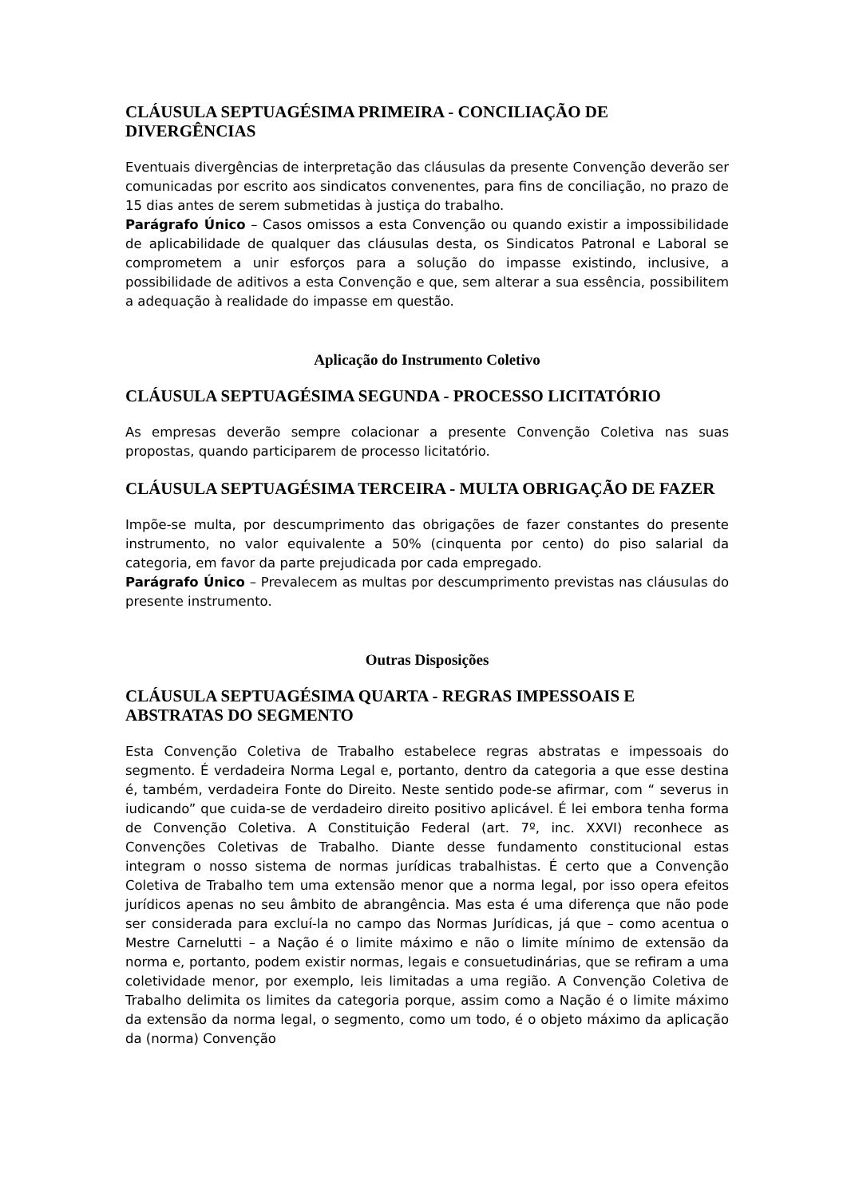CLÁUSULA SEPTUAGÉSIMA PRIMEIRA - CONCILIAÇÃO DE DIVERGÊNCIAS
Eventuais divergências de interpretação das cláusulas da presente Convenção deverão ser comunicadas por escrito aos sindicatos convenentes, para fins de conciliação, no prazo de 15 dias antes de serem submetidas à justiça do trabalho.
Parágrafo Único – Casos omissos a esta Convenção ou quando existir a impossibilidade de aplicabilidade de qualquer das cláusulas desta, os Sindicatos Patronal e Laboral se comprometem a unir esforços para a solução do impasse existindo, inclusive, a possibilidade de aditivos a esta Convenção e que, sem alterar a sua essência, possibilitem a adequação à realidade do impasse em questão.
Aplicação do Instrumento Coletivo
CLÁUSULA SEPTUAGÉSIMA SEGUNDA - PROCESSO LICITATÓRIO
As empresas deverão sempre colacionar a presente Convenção Coletiva nas suas propostas, quando participarem de processo licitatório.
CLÁUSULA SEPTUAGÉSIMA TERCEIRA - MULTA OBRIGAÇÃO DE FAZER
Impõe-se multa, por descumprimento das obrigações de fazer constantes do presente instrumento, no valor equivalente a 50% (cinquenta por cento) do piso salarial da categoria, em favor da parte prejudicada por cada empregado.
Parágrafo Único – Prevalecem as multas por descumprimento previstas nas cláusulas do presente instrumento.
Outras Disposições
CLÁUSULA SEPTUAGÉSIMA QUARTA - REGRAS IMPESSOAIS E ABSTRATAS DO SEGMENTO
Esta Convenção Coletiva de Trabalho estabelece regras abstratas e impessoais do segmento. É verdadeira Norma Legal e, portanto, dentro da categoria a que esse destina é, também, verdadeira Fonte do Direito. Neste sentido pode-se afirmar, com “ severus in iudicando” que cuida-se de verdadeiro direito positivo aplicável. É lei embora tenha forma de Convenção Coletiva. A Constituição Federal (art. 7º, inc. XXVI) reconhece as Convenções Coletivas de Trabalho. Diante desse fundamento constitucional estas integram o nosso sistema de normas jurídicas trabalhistas. É certo que a Convenção Coletiva de Trabalho tem uma extensão menor que a norma legal, por isso opera efeitos jurídicos apenas no seu âmbito de abrangência. Mas esta é uma diferença que não pode ser considerada para excluí-la no campo das Normas Jurídicas, já que – como acentua o Mestre Carnelutti – a Nação é o limite máximo e não o limite mínimo de extensão da norma e, portanto, podem existir normas, legais e consuetudinárias, que se refiram a uma coletividade menor, por exemplo, leis limitadas a uma região. A Convenção Coletiva de Trabalho delimita os limites da categoria porque, assim como a Nação é o limite máximo da extensão da norma legal, o segmento, como um todo, é o objeto máximo da aplicação da (norma) Convenção